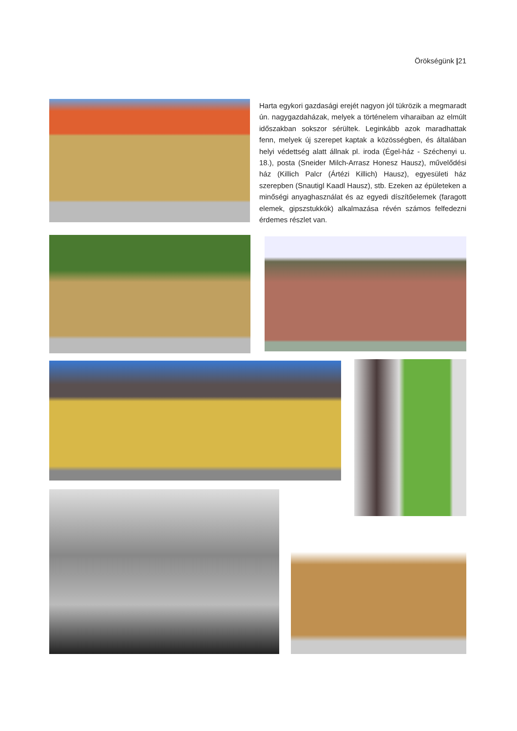Örökségünk |21
Harta egykori gazdasági erejét nagyon jól tükrözik a megmaradt ún. nagygazdaházak, melyek a történelem viharaiban az elmúlt időszakban sokszor sérültek. Leginkább azok maradhattak fenn, melyek új szerepet kaptak a közösségben, és általában helyi védettség alatt állnak pl. iroda (Égel-ház - Széchenyi u. 18.), posta (Sneider Milch-Arrasz Honesz Hausz), művelődési ház (Killich Palcr (Ártézi Killich) Hausz), egyesületi ház szerepben (Snautigl Kaadl Hausz), stb. Ezeken az épületeken a minőségi anyaghasználat és az egyedi díszítőelemek (faragott elemek, gipszstukkók) alkalmazása révén számos felfedezni érdemes részlet van.